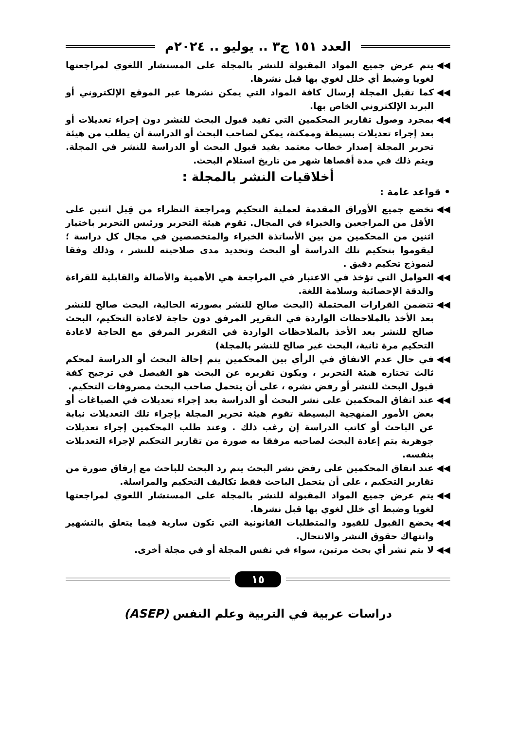العدد ١٥١ ج٣ .. يوليو .. ٢٠٢٤م
◀◀ يتم عرض جميع المواد المقبولة للنشر بالمجلة على المستشار اللغوي لمراجعتها لغويا وضبط أي خلل لغوي بها قبل نشرها.
◀◀ كما تقبل المجلة إرسال كافة المواد التي يمكن نشرها عبر الموقع الإلكتروني أو البريد الإلكتروني الخاص بها.
◀◀ بمجرد وصول تقارير المحكمين التي تفيد قبول البحث للنشر دون إجراء تعديلات أو بعد إجراء تعديلات بسيطة وممكنة، يمكن لصاحب البحث أو الدراسة أن يطلب من هيئة تحرير المجلة إصدار خطاب معتمد يفيد قبول البحث أو الدراسة للنشر في المجلة. ويتم ذلك في مدة أقصاها شهر من تاريخ استلام البحث.
أخلاقيات النشر بالمجلة :
• قواعد عامة :
◀◀ تخضع جميع الأوراق المقدمة لعملية التحكيم ومراجعة النظراء من قِبل اثنين على الأقل من المراجعين والخبراء في المجال. تقوم هيئة التحرير ورئيس التحرير باختيار اثنين من المحكمين من بين الأساتذة الخبراء والمتخصصين في مجال كل دراسة ؛ ليقوموا بتحكيم تلك الدراسة أو البحث وتحديد مدى صلاحيته للنشر ، وذلك وفقا لنموذج تحكيم دقيق .
◀◀ العوامل التي تؤخذ في الاعتبار في المراجعة هي الأهمية والأصالة والقابلية للقراءة والدقة الإحصائية وسلامة اللغة.
◀◀ تتضمن القرارات المحتملة (البحث صالح للنشر بصورته الحالية، البحث صالح للنشر بعد الأخذ بالملاحظات الواردة في التقرير المرفق دون حاجة لاعادة التحكيم، البحث صالح للنشر بعد الأخذ بالملاحظات الواردة في التقرير المرفق مع الحاجة لاعادة التحكيم مرة ثانية، البحث غير صالح للنشر بالمجلة)
◀◀ في حال عدم الاتفاق في الرأي بين المحكمين يتم إحالة البحث أو الدراسة لمحكم ثالث تختاره هيئة التحرير ، ويكون تقريره عن البحث هو الفيصل في ترجيح كفة قبول البحث للنشر أو رفض نشره ، على أن يتحمل صاحب البحث مصروفات التحكيم.
◀◀ عند اتفاق المحكمين على نشر البحث أو الدراسة بعد إجراء تعديلات في الصياغات أو بعض الأمور المنهجية البسيطة تقوم هيئة تحرير المجلة بإجراء تلك التعديلات نيابة عن الباحث أو كاتب الدراسة إن رغب ذلك . وعند طلب المحكمين إجراء تعديلات جوهرية يتم إعادة البحث لصاحبه مرفقا به صورة من تقارير التحكيم لإجراء التعديلات بنفسه.
◀◀ عند اتفاق المحكمين على رفض نشر البحث يتم رد البحث للباحث مع إرفاق صورة من تقارير التحكيم ، على أن يتحمل الباحث فقط تكاليف التحكيم والمراسلة.
◀◀ يتم عرض جميع المواد المقبولة للنشر بالمجلة على المستشار اللغوي لمراجعتها لغويا وضبط أي خلل لغوي بها قبل نشرها.
◀◀ يخضع القبول للقيود والمتطلبات القانونية التي تكون سارية فيما يتعلق بالتشهير وانتهاك حقوق النشر والانتحال.
◀◀ لا يتم نشر أي بحث مرتين، سواء في نفس المجلة أو في مجلة أخرى.
١٥
دراسات عربية في التربية وعلم النفس (ASEP)